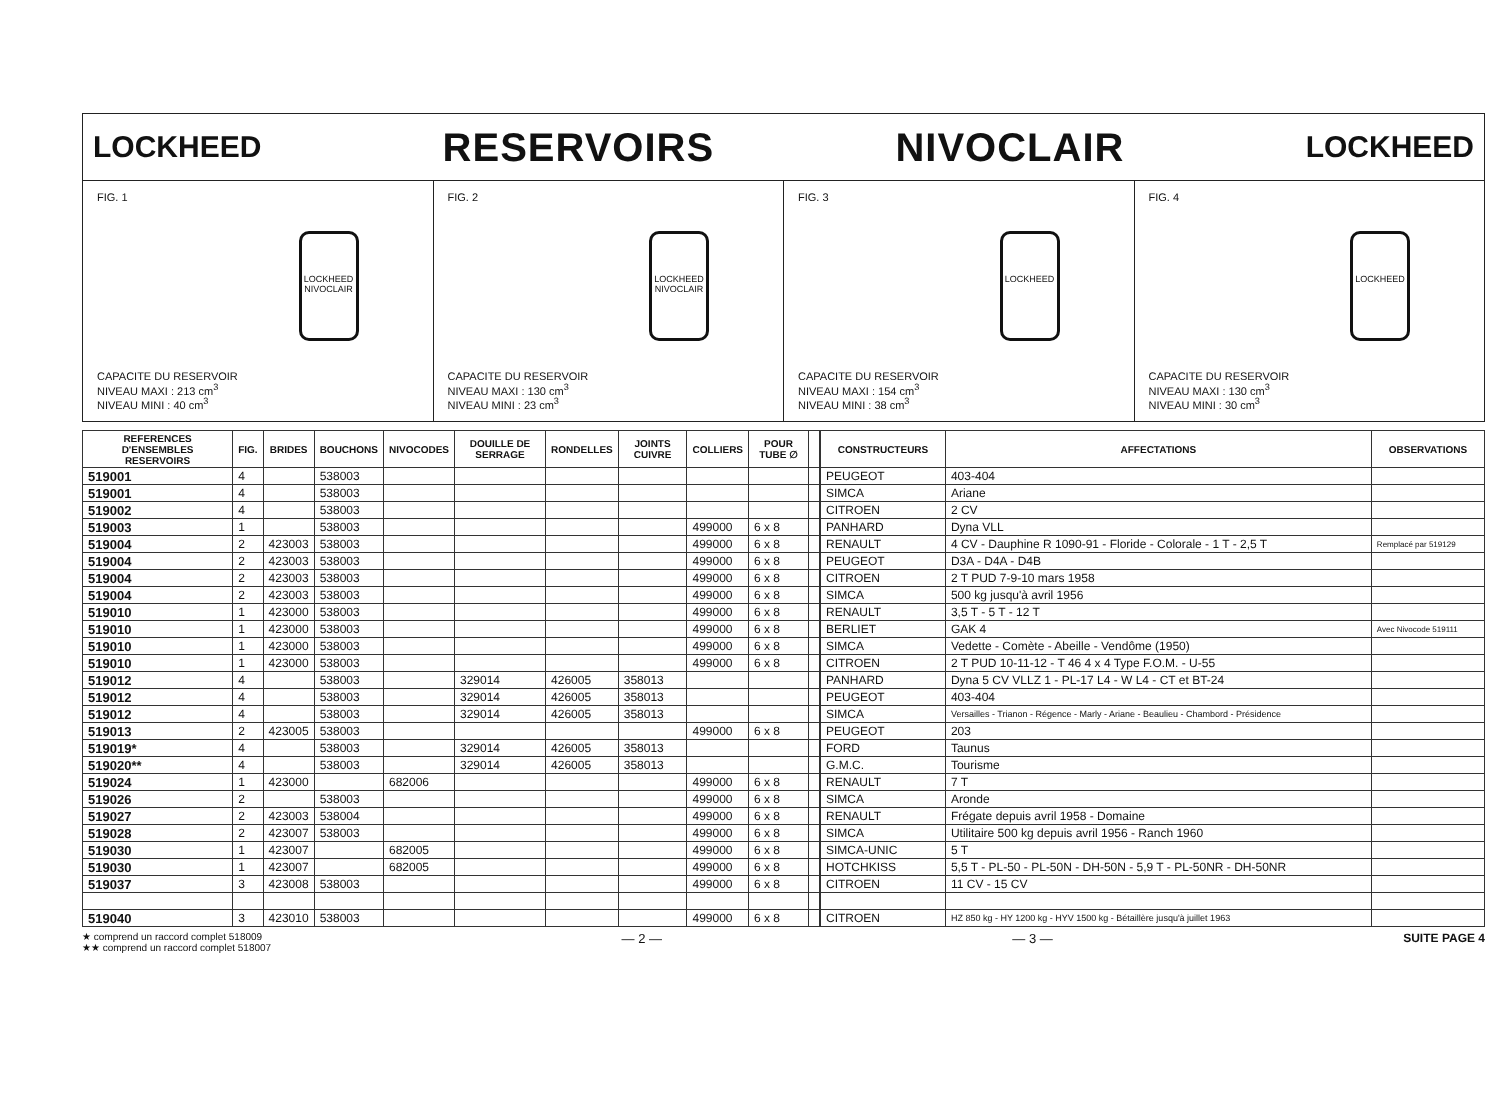LOCKHEED RESERVOIRS NIVOCLAIR LOCKHEED
FIG. 1
LOCKHEED
NIVOCLAIR
CAPACITE DU RESERVOIR
NIVEAU MAXI : 213 cm<sup>3</sup>
NIVEAU MINI : 40 cm<sup>3</sup>
FIG. 2
LOCKHEED
NIVOCLAIR
CAPACITE DU RESERVOIR
NIVEAU MAXI : 130 cm<sup>3</sup>
NIVEAU MINI : 23 cm<sup>3</sup>
FIG. 3
LOCKHEED
CAPACITE DU RESERVOIR
NIVEAU MAXI : 154 cm<sup>3</sup>
NIVEAU MINI : 38 cm<sup>3</sup>
FIG. 4
LOCKHEED
CAPACITE DU RESERVOIR
NIVEAU MAXI : 130 cm<sup>3</sup>
NIVEAU MINI : 30 cm<sup>3</sup>
| REFERENCES D'ENSEMBLES RESERVOIRS | FIG. | BRIDES | BOUCHONS | NIVOCODES | DOUILLE DE SERRAGE | RONDELLES | JOINTS CUIVRE | COLLIERS | POUR TUBE ∅ | |
| --- | --- | --- | --- | --- | --- | --- | --- | --- | --- | --- |
| 519001 | 4 | | 538003 | | | | | | | |
| 519001 | 4 | | 538003 | | | | | | | |
| 519002 | 4 | | 538003 | | | | | | | |
| 519003 | 1 | | 538003 | | | | | 499000 | 6 x 8 | |
| 519004 | 2 | 423003 | 538003 | | | | | 499000 | 6 x 8 | |
| 519004 | 2 | 423003 | 538003 | | | | | 499000 | 6 x 8 | |
| 519004 | 2 | 423003 | 538003 | | | | | 499000 | 6 x 8 | |
| 519004 | 2 | 423003 | 538003 | | | | | 499000 | 6 x 8 | |
| 519010 | 1 | 423000 | 538003 | | | | | 499000 | 6 x 8 | |
| 519010 | 1 | 423000 | 538003 | | | | | 499000 | 6 x 8 | |
| 519010 | 1 | 423000 | 538003 | | | | | 499000 | 6 x 8 | |
| 519010 | 1 | 423000 | 538003 | | | | | 499000 | 6 x 8 | |
| 519012 | 4 | | 538003 | | 329014 | 426005 | 358013 | | | |
| 519012 | 4 | | 538003 | | 329014 | 426005 | 358013 | | | |
| 519012 | 4 | | 538003 | | 329014 | 426005 | 358013 | | | |
| 519013 | 2 | 423005 | 538003 | | | | | 499000 | 6 x 8 | |
| 519019* | 4 | | 538003 | | 329014 | 426005 | 358013 | | | |
| 519020** | 4 | | 538003 | | 329014 | 426005 | 358013 | | | |
| 519024 | 1 | 423000 | | 682006 | | | | 499000 | 6 x 8 | |
| 519026 | 2 | | 538003 | | | | | 499000 | 6 x 8 | |
| 519027 | 2 | 423003 | 538004 | | | | | 499000 | 6 x 8 | |
| 519028 | 2 | 423007 | 538003 | | | | | 499000 | 6 x 8 | |
| 519030 | 1 | 423007 | | 682005 | | | | 499000 | 6 x 8 | |
| 519030 | 1 | 423007 | | 682005 | | | | 499000 | 6 x 8 | |
| 519037 | 3 | 423008 | 538003 | | | | | 499000 | 6 x 8 | |
| 519040 | 3 | 423010 | 538003 | | | | | 499000 | 6 x 8 | |
| CONSTRUCTEURS | AFFECTATIONS | OBSERVATIONS |
| --- | --- | --- |
| PEUGEOT | 403-404 | |
| SIMCA | Ariane | |
| CITROEN | 2 CV | |
| PANHARD | Dyna VLL | |
| RENAULT | 4 CV - Dauphine R 1090-91 - Floride - Colorale - 1 T - 2,5 T | Remplacé par 519129 |
| PEUGEOT | D3A - D4A - D4B | |
| CITROEN | 2 T PUD 7-9-10 mars 1958 | |
| SIMCA | 500 kg jusqu'à avril 1956 | |
| RENAULT | 3,5 T - 5 T - 12 T | |
| BERLIET | GAK 4 | Avec Nivocode 519111 |
| SIMCA | Vedette - Comète - Abeille - Vendôme (1950) | |
| CITROEN | 2 T PUD 10-11-12 - T 46 4 x 4 Type F.O.M. - U-55 | |
| PANHARD | Dyna 5 CV VLLZ 1 - PL-17 L4 - W L4 - CT et BT-24 | |
| PEUGEOT | 403-404 | |
| SIMCA | Versailles - Trianon - Régence - Marly - Ariane - Beaulieu - Chambord - Présidence | |
| PEUGEOT | 203 | |
| FORD | Taunus | |
| G.M.C. | Tourisme | |
| RENAULT | 7 T | |
| SIMCA | Aronde | |
| RENAULT | Frégate depuis avril 1958 - Domaine | |
| SIMCA | Utilitaire 500 kg depuis avril 1956 - Ranch 1960 | |
| SIMCA-UNIC | 5 T | |
| HOTCHKISS | 5,5 T - PL-50 - PL-50N - DH-50N - 5,9 T - PL-50NR - DH-50NR | |
| CITROEN | 11 CV - 15 CV | |
| CITROEN | HZ 850 kg - HY 1200 kg - HYV 1500 kg - Bétaillère jusqu'à juillet 1963 | |
★ comprend un raccord complet 518009
★★ comprend un raccord complet 518007
— 2 — — 3 — SUITE PAGE 4